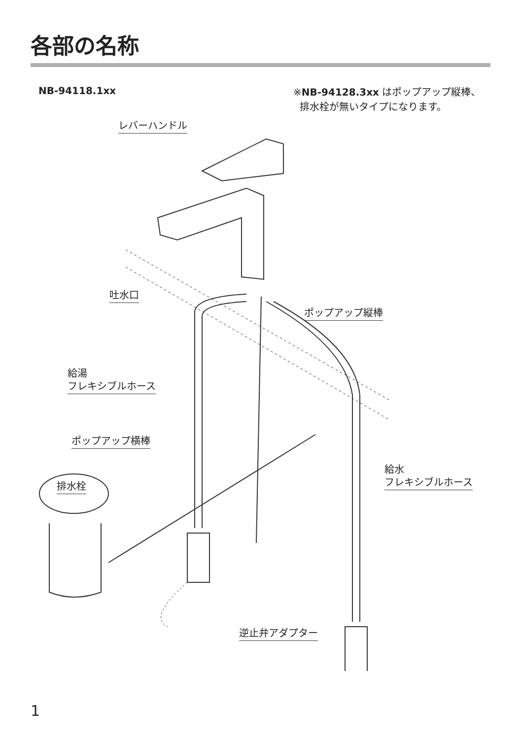各部の名称
NB-94118.1xx
※NB-94128.3xx はポップアップ縦棒、
排水栓が無いタイプになります。
レバーハンドル
吐水口
ポップアップ縦棒
給湯
フレキシブルホース
ポップアップ横棒
給水
フレキシブルホース
排水栓
逆止弁アダプター
1